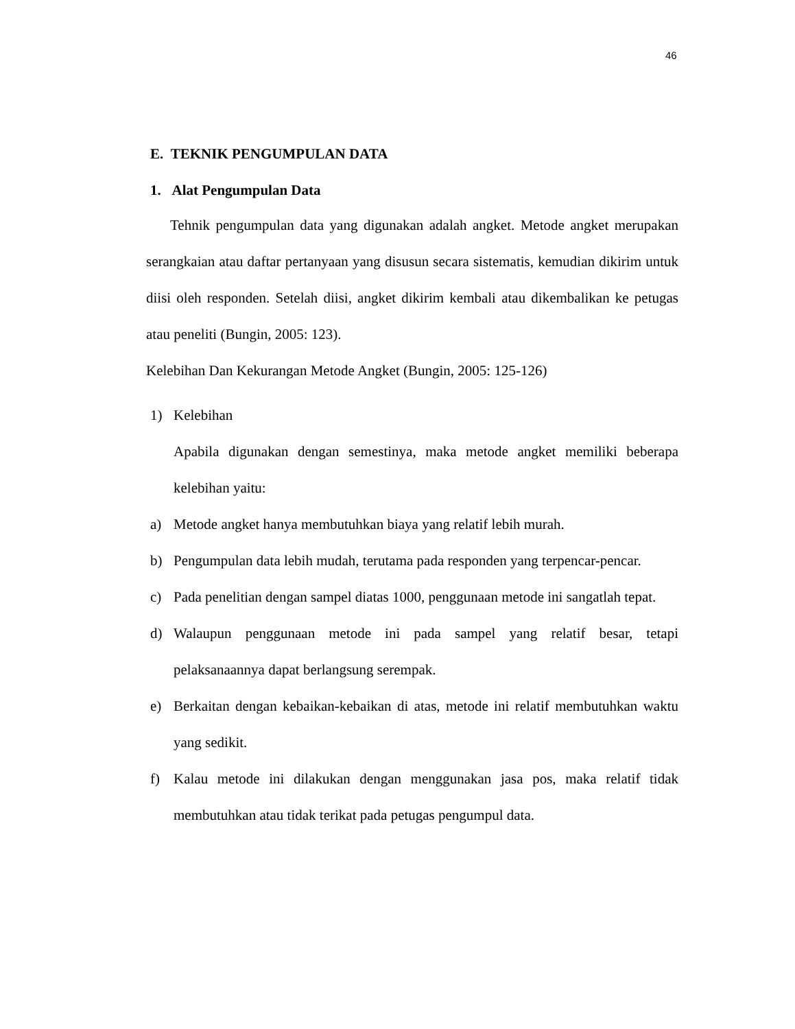46
E. TEKNIK PENGUMPULAN DATA
1. Alat Pengumpulan Data
Tehnik pengumpulan data yang digunakan adalah angket. Metode angket merupakan serangkaian atau daftar pertanyaan yang disusun secara sistematis, kemudian dikirim untuk diisi oleh responden. Setelah diisi, angket dikirim kembali atau dikembalikan ke petugas atau peneliti (Bungin, 2005: 123).
Kelebihan Dan Kekurangan Metode Angket (Bungin, 2005: 125-126)
1) Kelebihan
Apabila digunakan dengan semestinya, maka metode angket memiliki beberapa kelebihan yaitu:
a) Metode angket hanya membutuhkan biaya yang relatif lebih murah.
b) Pengumpulan data lebih mudah, terutama pada responden yang terpencar-pencar.
c) Pada penelitian dengan sampel diatas 1000, penggunaan metode ini sangatlah tepat.
d) Walaupun penggunaan metode ini pada sampel yang relatif besar, tetapi pelaksanaannya dapat berlangsung serempak.
e) Berkaitan dengan kebaikan-kebaikan di atas, metode ini relatif membutuhkan waktu yang sedikit.
f) Kalau metode ini dilakukan dengan menggunakan jasa pos, maka relatif tidak membutuhkan atau tidak terikat pada petugas pengumpul data.